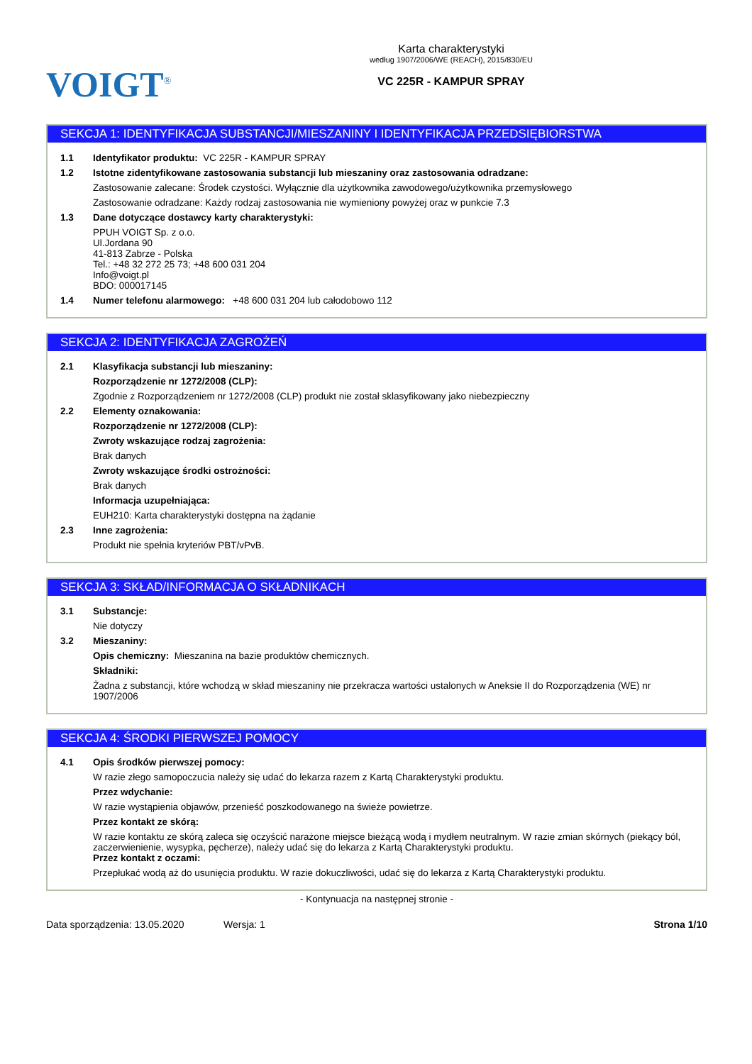VOIGT<sup>®</sup>
Karta charakterystyki
według 1907/2006/WE (REACH), 2015/830/EU
VC 225R - KAMPUR SPRAY
SEKCJA 1: IDENTYFIKACJA SUBSTANCJI/MIESZANINY I IDENTYFIKACJA PRZEDSIĘBIORSTWA
1.1 Identyfikator produktu: VC 225R - KAMPUR SPRAY
1.2 Istotne zidentyfikowane zastosowania substancji lub mieszaniny oraz zastosowania odradzane:
Zastosowanie zalecane: Środek czystości. Wyłącznie dla użytkownika zawodowego/użytkownika przemysłowego
Zastosowanie odradzane: Każdy rodzaj zastosowania nie wymieniony powyżej oraz w punkcie 7.3
1.3 Dane dotyczące dostawcy karty charakterystyki:
PPUH VOIGT Sp. z o.o.
Ul.Jordana 90
41-813 Zabrze - Polska
Tel.: +48 32 272 25 73; +48 600 031 204
Info@voigt.pl
BDO: 000017145
1.4 Numer telefonu alarmowego: +48 600 031 204 lub całodobowo 112
SEKCJA 2: IDENTYFIKACJA ZAGROŻEŃ
2.1 Klasyfikacja substancji lub mieszaniny:
Rozporządzenie nr 1272/2008 (CLP):
Zgodnie z Rozporządzeniem nr 1272/2008 (CLP) produkt nie został sklasyfikowany jako niebezpieczny
2.2 Elementy oznakowania:
Rozporządzenie nr 1272/2008 (CLP):
Zwroty wskazujące rodzaj zagrożenia:
Brak danych
Zwroty wskazujące środki ostrożności:
Brak danych
Informacja uzupełniająca:
EUH210: Karta charakterystyki dostępna na żądanie
2.3 Inne zagrożenia:
Produkt nie spełnia kryteriów PBT/vPvB.
SEKCJA 3: SKŁAD/INFORMACJA O SKŁADNIKACH
3.1 Substancje:
Nie dotyczy
3.2 Mieszaniny:
Opis chemiczny: Mieszanina na bazie produktów chemicznych.
Składniki:
Żadna z substancji, które wchodzą w skład mieszaniny nie przekracza wartości ustalonych w Aneksie II do Rozporządzenia (WE) nr 1907/2006
SEKCJA 4: ŚRODKI PIERWSZEJ POMOCY
4.1 Opis środków pierwszej pomocy:
W razie złego samopoczucia należy się udać do lekarza razem z Kartą Charakterystyki produktu.
Przez wdychanie:
W razie wystąpienia objawów, przenieść poszkodowanego na świeże powietrze.
Przez kontakt ze skórą:
W razie kontaktu ze skórą zaleca się oczyścić narażone miejsce bieżącą wodą i mydłem neutralnym. W razie zmian skórnych (piekący ból, zaczerwienienie, wysypka, pęcherze), należy udać się do lekarza z Kartą Charakterystyki produktu.
Przez kontakt z oczami:
Przepłukać wodą aż do usunięcia produktu. W razie dokuczliwości, udać się do lekarza z Kartą Charakterystyki produktu.
- Kontynuacja na następnej stronie -
Data sporządzenia: 13.05.2020 Wersja: 1 Strona 1/10